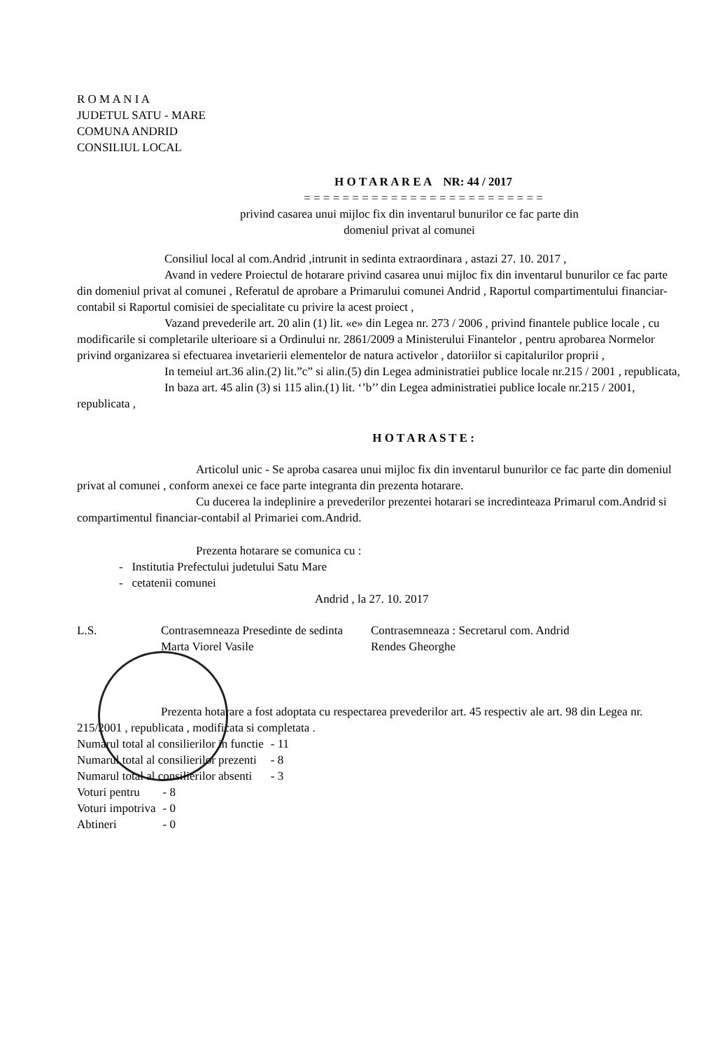R O M A N I A
JUDETUL SATU - MARE
COMUNA ANDRID
CONSILIUL LOCAL
H O T A R A R E A NR: 44 / 2017
= = = = = = = = = = = = = = = = = = = = = = = = =
privind casarea unui mijloc fix din inventarul bunurilor ce fac parte din
domeniul privat al comunei
Consiliul local al com.Andrid ,intrunit in sedinta extraordinara , astazi 27. 10. 2017 ,
Avand in vedere Proiectul de hotarare privind casarea unui mijloc fix din inventarul bunurilor ce fac parte din domeniul privat al comunei , Referatul de aprobare a Primarului comunei Andrid , Raportul compartimentului financiar-contabil si Raportul comisiei de specialitate cu privire la acest proiect ,
Vazand prevederile art. 20 alin (1) lit. «e» din Legea nr. 273 / 2006 , privind finantele publice locale , cu modificarile si completarile ulterioare si a Ordinului nr. 2861/2009 a Ministerului Finantelor , pentru aprobarea Normelor privind organizarea si efectuarea invetarierii elementelor de natura activelor , datoriilor si capitalurilor proprii ,
In temeiul art.36 alin.(2) lit.”c” si alin.(5) din Legea administratiei publice locale nr.215 / 2001 , republicata,
In baza art. 45 alin (3) si 115 alin.(1) lit. ‘’b’’ din Legea administratiei publice locale nr.215 / 2001, republicata ,
H O T A R A S T E :
Articolul unic - Se aproba casarea unui mijloc fix din inventarul bunurilor ce fac parte din domeniul privat al comunei , conform anexei ce face parte integranta din prezenta hotarare.
Cu ducerea la indeplinire a prevederilor prezentei hotarari se incredinteaza Primarul com.Andrid si compartimentul financiar-contabil al Primariei com.Andrid.
Prezenta hotarare se comunica cu :
- Institutia Prefectului judetului Satu Mare
- cetatenii comunei
Andrid , la 27. 10. 2017
L.S. Contrasemneaza Presedinte de sedinta
Marta Viorel Vasile
Contrasemneaza : Secretarul com. Andrid
Rendes Gheorghe
Prezenta hotarare a fost adoptata cu respectarea prevederilor art. 45 respectiv ale art. 98 din Legea nr. 215/2001 , republicata , modificata si completata .
| Numarul total al consilierilor in functie | - 11 |
| Numarul total al consilierilor prezenti | - 8 |
| Numarul total al consilierilor absenti | - 3 |
| Voturi pentru | - 8 |
| Voturi impotriva | - 0 |
| Abtineri | - 0 |